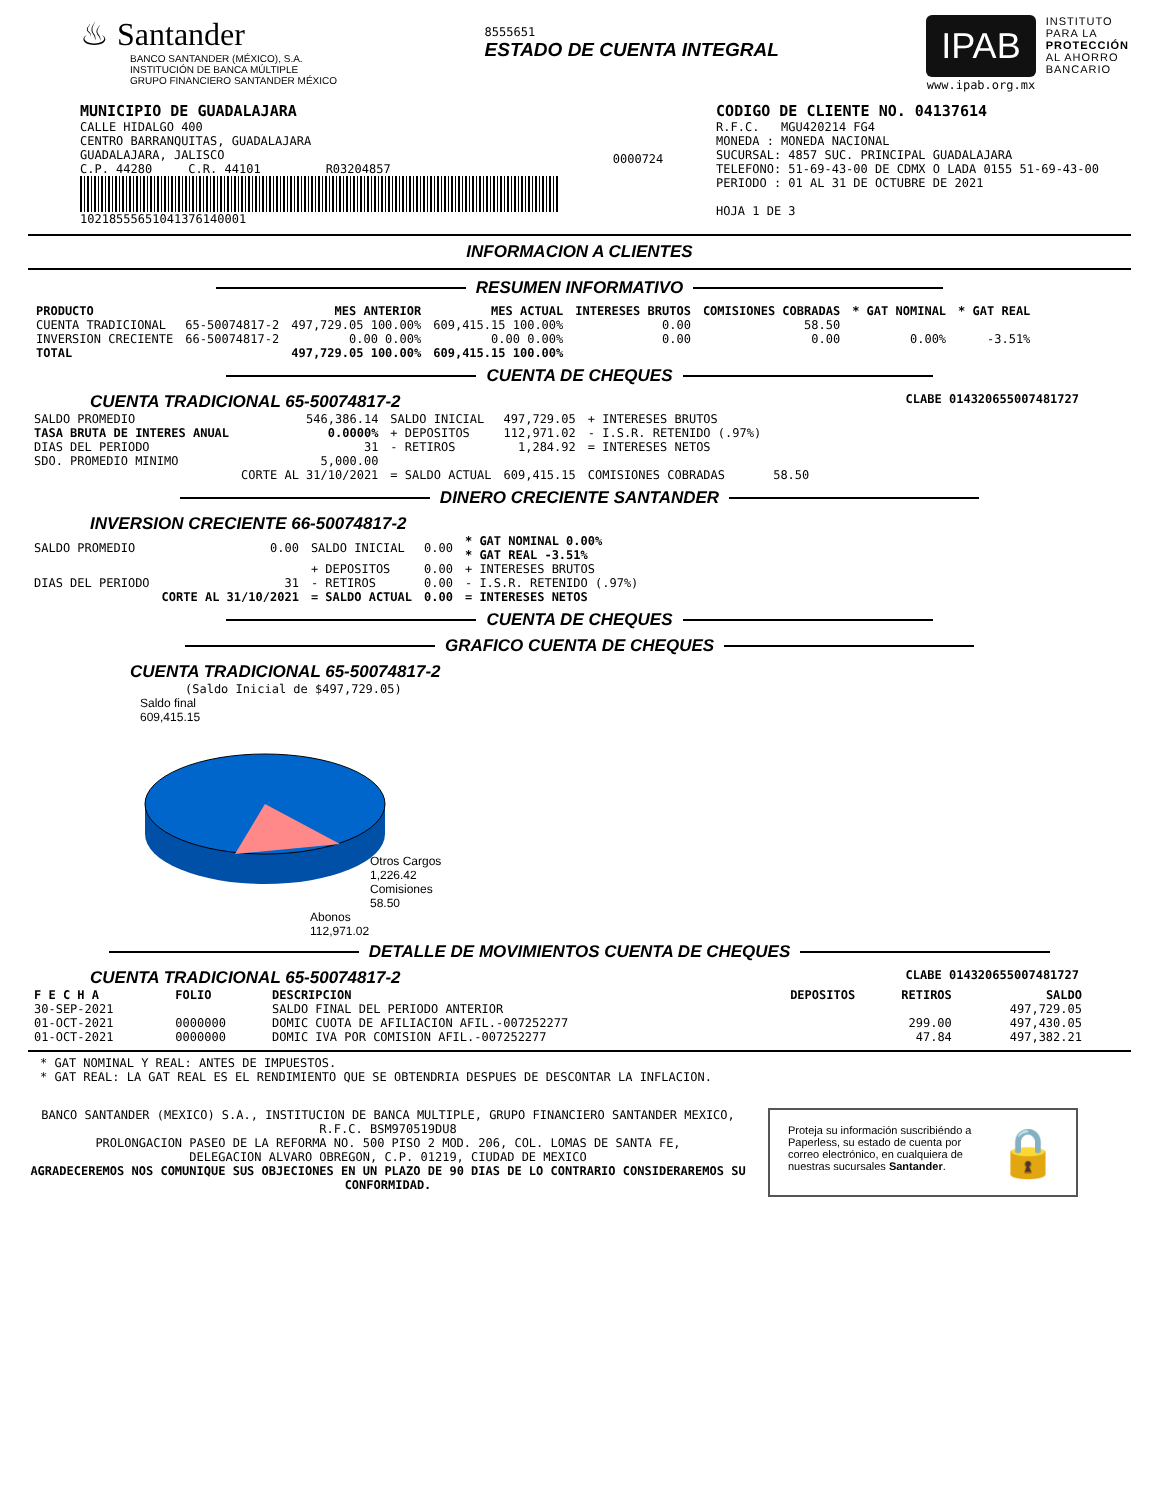♨ Santander
BANCO SANTANDER (MÉXICO), S.A.
INSTITUCIÓN DE BANCA MÚLTIPLE
GRUPO FINANCIERO SANTANDER MÉXICO
8555651
ESTADO DE CUENTA INTEGRAL
IPAB
www.ipab.org.mx
INSTITUTO
PARA LA
PROTECCIÓN
AL AHORRO
BANCARIO
MUNICIPIO DE GUADALAJARA
CALLE HIDALGO 400
CENTRO BARRANQUITAS, GUADALAJARA
GUADALAJARA, JALISCO
C.P. 44280 C.R. 44101 R03204857
10218555651041376140001
0000724
CODIGO DE CLIENTE NO. 04137614
R.F.C. MGU420214 FG4
MONEDA : MONEDA NACIONAL
SUCURSAL: 4857 SUC. PRINCIPAL GUADALAJARA
TELEFONO: 51-69-43-00 DE CDMX O LADA 0155 51-69-43-00
PERIODO : 01 AL 31 DE OCTUBRE DE 2021
HOJA 1 DE 3
INFORMACION A CLIENTES
RESUMEN INFORMATIVO
| PRODUCTO | | MES ANTERIOR | MES ACTUAL | INTERESES BRUTOS | COMISIONES COBRADAS | * GAT NOMINAL | * GAT REAL |
| --- | --- | --- | --- | --- | --- | --- | --- |
| CUENTA TRADICIONAL | 65-50074817-2 | 497,729.05 100.00% | 609,415.15 100.00% | 0.00 | 58.50 | | |
| INVERSION CRECIENTE | 66-50074817-2 | 0.00 0.00% | 0.00 0.00% | 0.00 | 0.00 | 0.00% | -3.51% |
| TOTAL | | 497,729.05 100.00% | 609,415.15 100.00% | | | | |
CUENTA DE CHEQUES
CUENTA TRADICIONAL 65-50074817-2 CLABE 014320655007481727
| SALDO PROMEDIO | 546,386.14 | SALDO INICIAL | 497,729.05 | + INTERESES BRUTOS | |
| TASA BRUTA DE INTERES ANUAL | 0.0000% | + DEPOSITOS | 112,971.02 | - I.S.R. RETENIDO (.97%) | |
| DIAS DEL PERIODO | 31 | - RETIROS | 1,284.92 | = INTERESES NETOS | |
| SDO. PROMEDIO MINIMO | 5,000.00 | | | | |
| | CORTE AL 31/10/2021 | = SALDO ACTUAL | 609,415.15 | COMISIONES COBRADAS | 58.50 |
DINERO CRECIENTE SANTANDER
INVERSION CRECIENTE 66-50074817-2
| SALDO PROMEDIO | 0.00 | SALDO INICIAL | 0.00 | * GAT NOMINAL 0.00% * GAT REAL -3.51% |
| | | + DEPOSITOS | 0.00 | + INTERESES BRUTOS |
| DIAS DEL PERIODO | 31 | - RETIROS | 0.00 | - I.S.R. RETENIDO (.97%) |
| | CORTE AL 31/10/2021 | = SALDO ACTUAL | 0.00 | = INTERESES NETOS |
CUENTA DE CHEQUES
GRAFICO CUENTA DE CHEQUES
CUENTA TRADICIONAL 65-50074817-2
(Saldo Inicial de $497,729.05)
Saldo final
609,415.15
Otros Cargos
1,226.42
Comisiones
58.50
Abonos
112,971.02
DETALLE DE MOVIMIENTOS CUENTA DE CHEQUES
CUENTA TRADICIONAL 65-50074817-2 CLABE 014320655007481727
| F E C H A | FOLIO | DESCRIPCION | DEPOSITOS | RETIROS | SALDO |
| --- | --- | --- | --- | --- | --- |
| 30-SEP-2021 | | SALDO FINAL DEL PERIODO ANTERIOR | | | 497,729.05 |
| 01-OCT-2021 | 0000000 | DOMIC CUOTA DE AFILIACION AFIL.-007252277 | | 299.00 | 497,430.05 |
| 01-OCT-2021 | 0000000 | DOMIC IVA POR COMISION AFIL.-007252277 | | 47.84 | 497,382.21 |
* GAT NOMINAL Y REAL: ANTES DE IMPUESTOS.
* GAT REAL: LA GAT REAL ES EL RENDIMIENTO QUE SE OBTENDRIA DESPUES DE DESCONTAR LA INFLACION.
BANCO SANTANDER (MEXICO) S.A., INSTITUCION DE BANCA MULTIPLE, GRUPO FINANCIERO SANTANDER MEXICO,
R.F.C. BSM970519DU8
PROLONGACION PASEO DE LA REFORMA NO. 500 PISO 2 MOD. 206, COL. LOMAS DE SANTA FE,
DELEGACION ALVARO OBREGON, C.P. 01219, CIUDAD DE MEXICO
AGRADECEREMOS NOS COMUNIQUE SUS OBJECIONES EN UN PLAZO DE 90 DIAS DE LO CONTRARIO CONSIDERAREMOS SU CONFORMIDAD.
Proteja su información suscribiéndo a Paperless, su estado de cuenta por correo electrónico, en cualquiera de nuestras sucursales Santander.
🔒